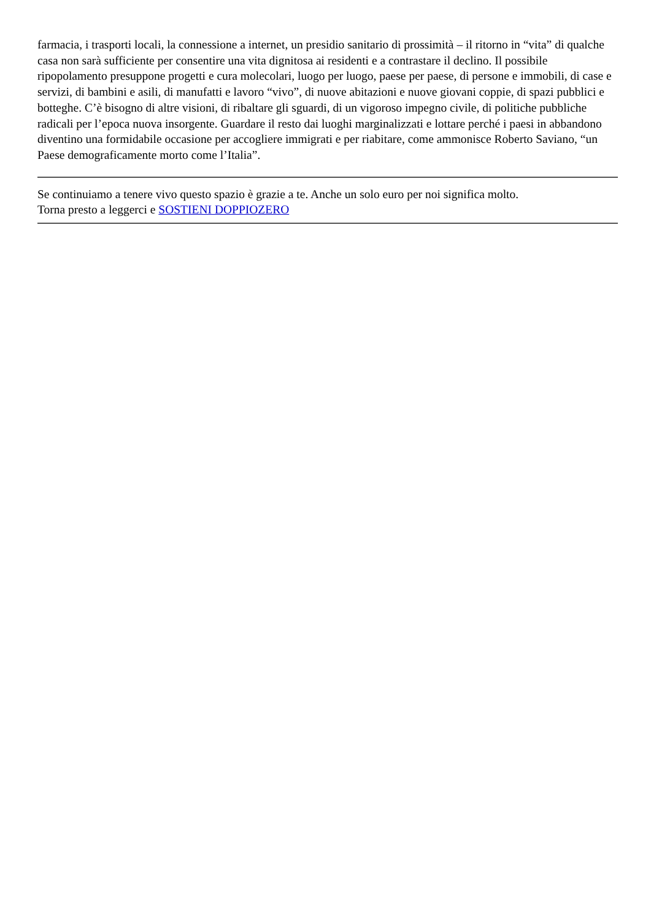farmacia, i trasporti locali, la connessione a internet, un presidio sanitario di prossimità – il ritorno in “vita” di qualche casa non sarà sufficiente per consentire una vita dignitosa ai residenti e a contrastare il declino. Il possibile ripopolamento presuppone progetti e cura molecolari, luogo per luogo, paese per paese, di persone e immobili, di case e servizi, di bambini e asili, di manufatti e lavoro “vivo”, di nuove abitazioni e nuove giovani coppie, di spazi pubblici e botteghe. C’è bisogno di altre visioni, di ribaltare gli sguardi, di un vigoroso impegno civile, di politiche pubbliche radicali per l’epoca nuova insorgente. Guardare il resto dai luoghi marginalizzati e lottare perché i paesi in abbandono diventino una formidabile occasione per accogliere immigrati e per riabitare, come ammonisce Roberto Saviano, “un Paese demograficamente morto come l’Italia”.
Se continuiamo a tenere vivo questo spazio è grazie a te. Anche un solo euro per noi significa molto.
Torna presto a leggerci e SOSTIENI DOPPIOZERO